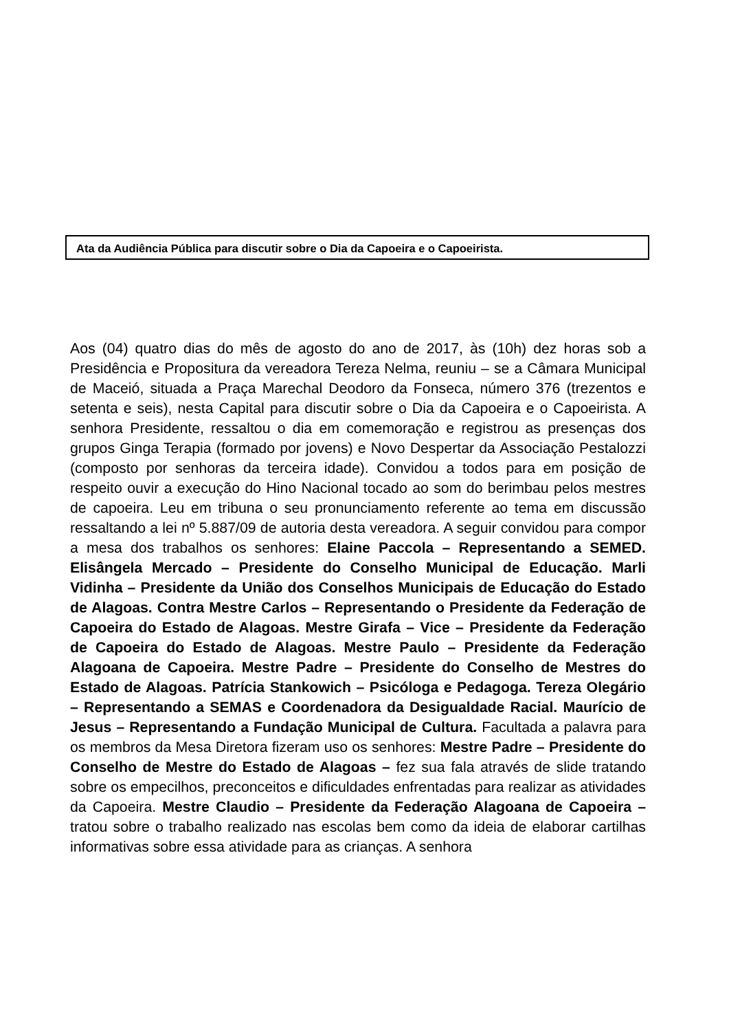Ata da Audiência Pública para discutir sobre o Dia da Capoeira e o Capoeirista.
Aos (04) quatro dias do mês de agosto do ano de 2017, às (10h) dez horas sob a Presidência e Propositura da vereadora Tereza Nelma, reuniu – se a Câmara Municipal de Maceió, situada a Praça Marechal Deodoro da Fonseca, número 376 (trezentos e setenta e seis), nesta Capital para discutir sobre o Dia da Capoeira e o Capoeirista. A senhora Presidente, ressaltou o dia em comemoração e registrou as presenças dos grupos Ginga Terapia (formado por jovens) e Novo Despertar da Associação Pestalozzi (composto por senhoras da terceira idade). Convidou a todos para em posição de respeito ouvir a execução do Hino Nacional tocado ao som do berimbau pelos mestres de capoeira. Leu em tribuna o seu pronunciamento referente ao tema em discussão ressaltando a lei nº 5.887/09 de autoria desta vereadora. A seguir convidou para compor a mesa dos trabalhos os senhores: Elaine Paccola – Representando a SEMED. Elisângela Mercado – Presidente do Conselho Municipal de Educação. Marli Vidinha – Presidente da União dos Conselhos Municipais de Educação do Estado de Alagoas. Contra Mestre Carlos – Representando o Presidente da Federação de Capoeira do Estado de Alagoas. Mestre Girafa – Vice – Presidente da Federação de Capoeira do Estado de Alagoas. Mestre Paulo – Presidente da Federação Alagoana de Capoeira. Mestre Padre – Presidente do Conselho de Mestres do Estado de Alagoas. Patrícia Stankowich – Psicóloga e Pedagoga. Tereza Olegário – Representando a SEMAS e Coordenadora da Desigualdade Racial. Maurício de Jesus – Representando a Fundação Municipal de Cultura. Facultada a palavra para os membros da Mesa Diretora fizeram uso os senhores: Mestre Padre – Presidente do Conselho de Mestre do Estado de Alagoas – fez sua fala através de slide tratando sobre os empecilhos, preconceitos e dificuldades enfrentadas para realizar as atividades da Capoeira. Mestre Claudio – Presidente da Federação Alagoana de Capoeira – tratou sobre o trabalho realizado nas escolas bem como da ideia de elaborar cartilhas informativas sobre essa atividade para as crianças. A senhora